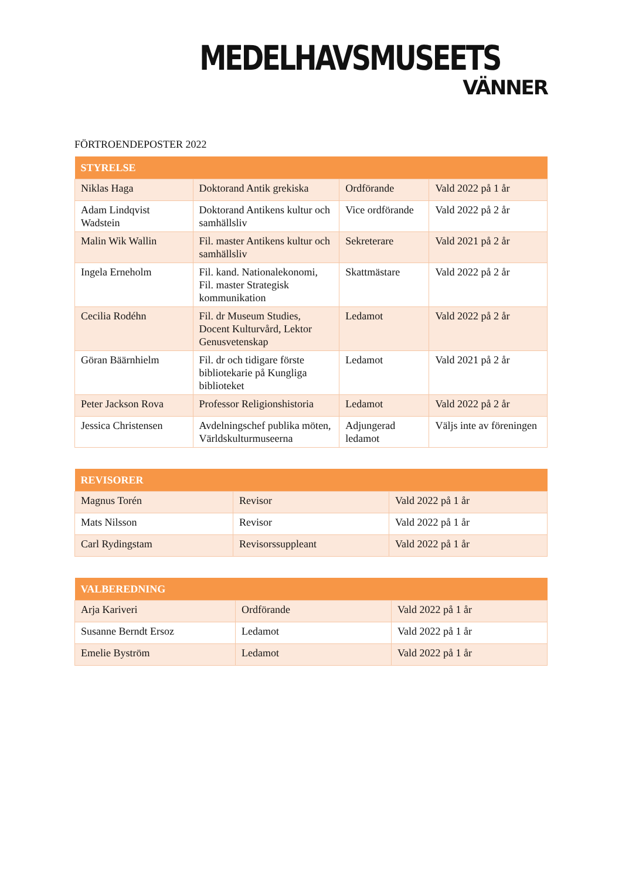MEDELHAVSMUSEETS
VÄNNER
FÖRTROENDEPOSTER 2022
| STYRELSE | | | |
| --- | --- | --- | --- |
| Niklas Haga | Doktorand Antik grekiska | Ordförande | Vald 2022 på 1 år |
| Adam Lindqvist Wadstein | Doktorand Antikens kultur och samhällsliv | Vice ordförande | Vald 2022 på 2 år |
| Malin Wik Wallin | Fil. master Antikens kultur och samhällsliv | Sekreterare | Vald 2021 på 2 år |
| Ingela Erneholm | Fil. kand. Nationalekonomi, Fil. master Strategisk kommunikation | Skattmästare | Vald 2022 på 2 år |
| Cecilia Rodéhn | Fil. dr Museum Studies, Docent Kulturvård, Lektor Genusvetenskap | Ledamot | Vald 2022 på 2 år |
| Göran Bäärnhielm | Fil. dr och tidigare förste bibliotekarie på Kungliga biblioteket | Ledamot | Vald 2021 på 2 år |
| Peter Jackson Rova | Professor Religionshistoria | Ledamot | Vald 2022 på 2 år |
| Jessica Christensen | Avdelningschef publika möten, Världskulturmuseerna | Adjungerad ledamot | Väljs inte av föreningen |
| REVISORER | | |
| --- | --- | --- |
| Magnus Torén | Revisor | Vald 2022 på 1 år |
| Mats Nilsson | Revisor | Vald 2022 på 1 år |
| Carl Rydingstam | Revisorssuppleant | Vald 2022 på 1 år |
| VALBEREDNING | | |
| --- | --- | --- |
| Arja Kariveri | Ordförande | Vald 2022 på 1 år |
| Susanne Berndt Ersoz | Ledamot | Vald 2022 på 1 år |
| Emelie Byström | Ledamot | Vald 2022 på 1 år |